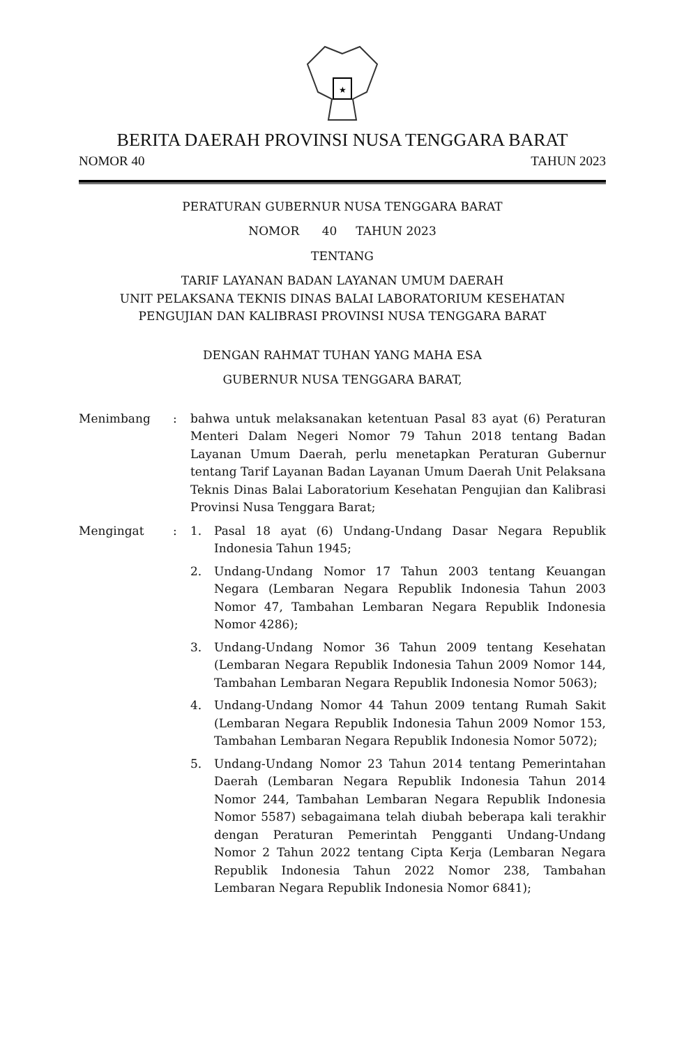★
BERITA DAERAH PROVINSI NUSA TENGGARA BARAT
NOMOR 40 TAHUN 2023
PERATURAN GUBERNUR NUSA TENGGARA BARAT
NOMOR 40 TAHUN 2023
TENTANG
TARIF LAYANAN BADAN LAYANAN UMUM DAERAH
UNIT PELAKSANA TEKNIS DINAS BALAI LABORATORIUM KESEHATAN
PENGUJIAN DAN KALIBRASI PROVINSI NUSA TENGGARA BARAT
DENGAN RAHMAT TUHAN YANG MAHA ESA
GUBERNUR NUSA TENGGARA BARAT,
Menimbang : bahwa untuk melaksanakan ketentuan Pasal 83 ayat (6) Peraturan Menteri Dalam Negeri Nomor 79 Tahun 2018 tentang Badan Layanan Umum Daerah, perlu menetapkan Peraturan Gubernur tentang Tarif Layanan Badan Layanan Umum Daerah Unit Pelaksana Teknis Dinas Balai Laboratorium Kesehatan Pengujian dan Kalibrasi Provinsi Nusa Tenggara Barat;
Mengingat : 1. Pasal 18 ayat (6) Undang-Undang Dasar Negara Republik Indonesia Tahun 1945;
2. Undang-Undang Nomor 17 Tahun 2003 tentang Keuangan Negara (Lembaran Negara Republik Indonesia Tahun 2003 Nomor 47, Tambahan Lembaran Negara Republik Indonesia Nomor 4286);
3. Undang-Undang Nomor 36 Tahun 2009 tentang Kesehatan (Lembaran Negara Republik Indonesia Tahun 2009 Nomor 144, Tambahan Lembaran Negara Republik Indonesia Nomor 5063);
4. Undang-Undang Nomor 44 Tahun 2009 tentang Rumah Sakit (Lembaran Negara Republik Indonesia Tahun 2009 Nomor 153, Tambahan Lembaran Negara Republik Indonesia Nomor 5072);
5. Undang-Undang Nomor 23 Tahun 2014 tentang Pemerintahan Daerah (Lembaran Negara Republik Indonesia Tahun 2014 Nomor 244, Tambahan Lembaran Negara Republik Indonesia Nomor 5587) sebagaimana telah diubah beberapa kali terakhir dengan Peraturan Pemerintah Pengganti Undang-Undang Nomor 2 Tahun 2022 tentang Cipta Kerja (Lembaran Negara Republik Indonesia Tahun 2022 Nomor 238, Tambahan Lembaran Negara Republik Indonesia Nomor 6841);